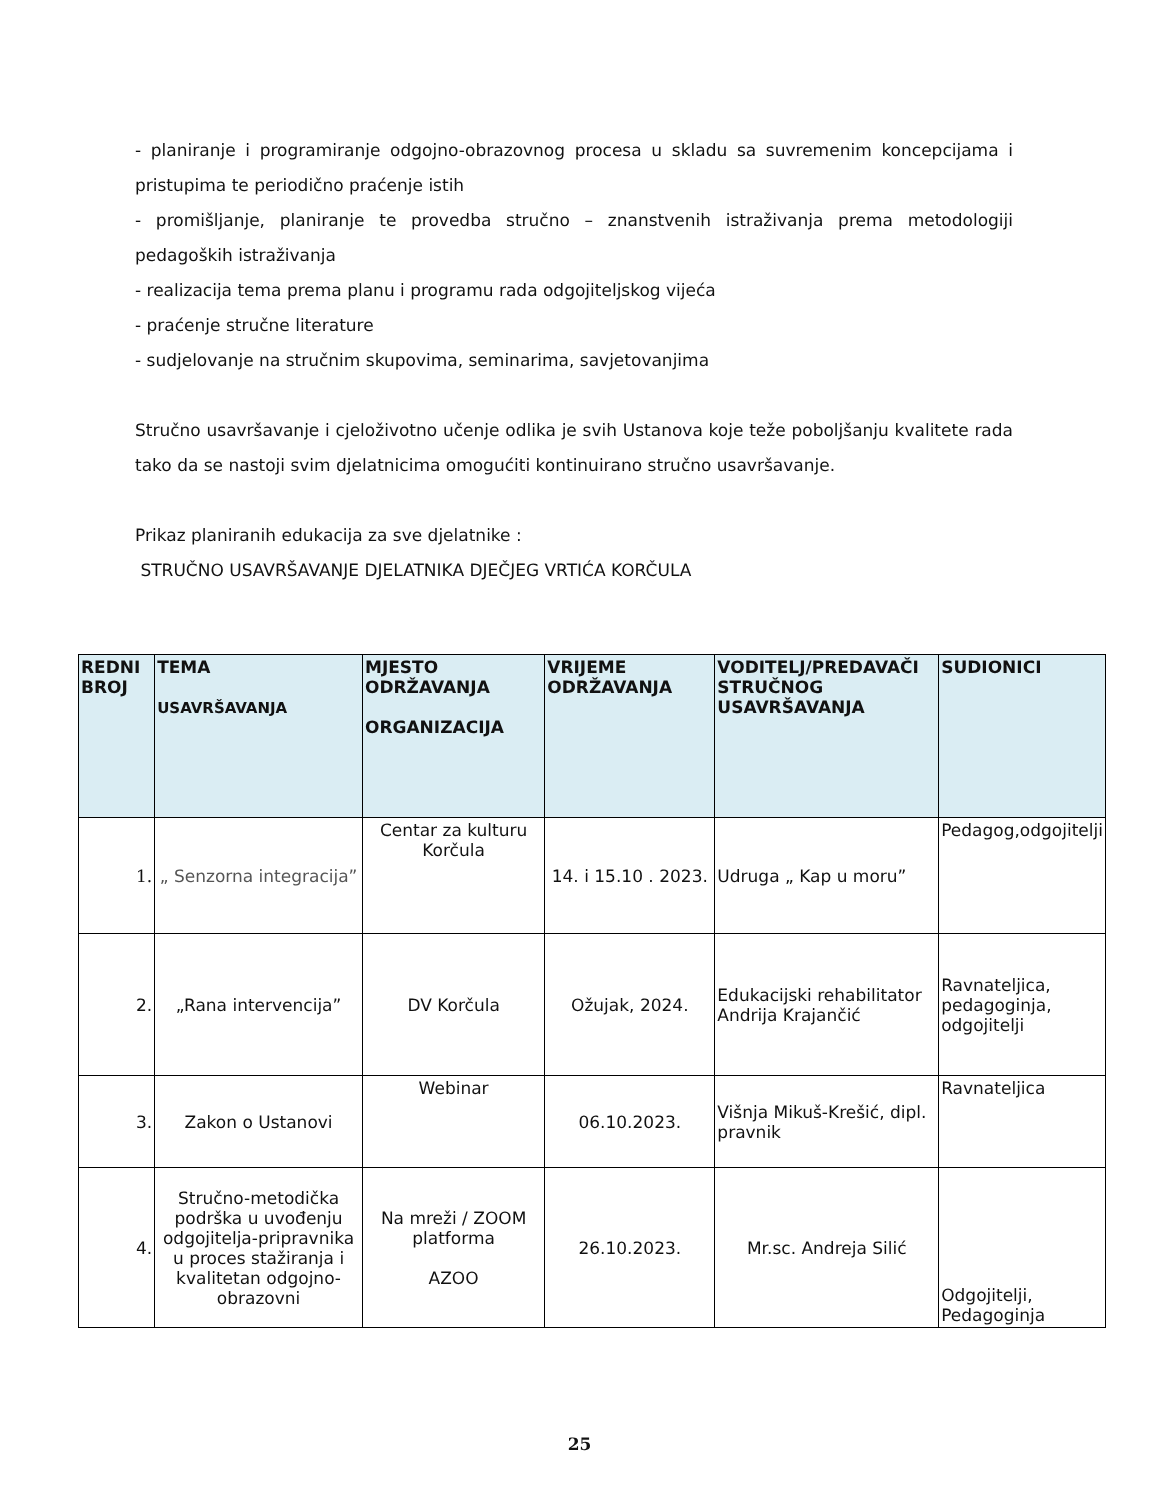- planiranje i programiranje odgojno-obrazovnog procesa u skladu sa suvremenim koncepcijama i pristupima te periodično praćenje istih
- promišljanje, planiranje te provedba stručno – znanstvenih istraživanja prema metodologiji pedagoških istraživanja
- realizacija tema prema planu i programu rada odgojiteljskog vijeća
- praćenje stručne literature
- sudjelovanje na stručnim skupovima, seminarima, savjetovanjima
Stručno usavršavanje i cjeloživotno učenje odlika je svih Ustanova koje teže poboljšanju kvalitete rada tako da se nastoji svim djelatnicima omogućiti kontinuirano stručno usavršavanje.
Prikaz planiranih edukacija za sve djelatnike :
STRUČNO USAVRŠAVANJE DJELATNIKA DJEČJEG VRTIĆA KORČULA
| REDNI BROJ | TEMA USAVRŠAVANJA | MJESTO ODRŽAVANJA ORGANIZACIJA | VRIJEME ODRŽAVANJA | VODITELJ/PREDAVAČI STRUČNOG USAVRŠAVANJA | SUDIONICI |
| --- | --- | --- | --- | --- | --- |
| 1. | „ Senzorna integracija” | Centar za kulturu Korčula | 14. i 15.10 . 2023. | Udruga „ Kap u moru” | Pedagog,odgojitelji |
| 2. | „Rana intervencija” | DV Korčula | Ožujak, 2024. | Edukacijski rehabilitator Andrija Krajančić | Ravnateljica, pedagoginja, odgojitelji |
| 3. | Zakon o Ustanovi | Webinar | 06.10.2023. | Višnja Mikuš-Krešić, dipl. pravnik | Ravnateljica |
| 4. | Stručno-metodička podrška u uvođenju odgojitelja-pripravnika u proces stažiranja i kvalitetan odgojno-obrazovni | Na mreži / ZOOM platforma AZOO | 26.10.2023. | Mr.sc. Andreja Silić | Odgojitelji, Pedagoginja |
25